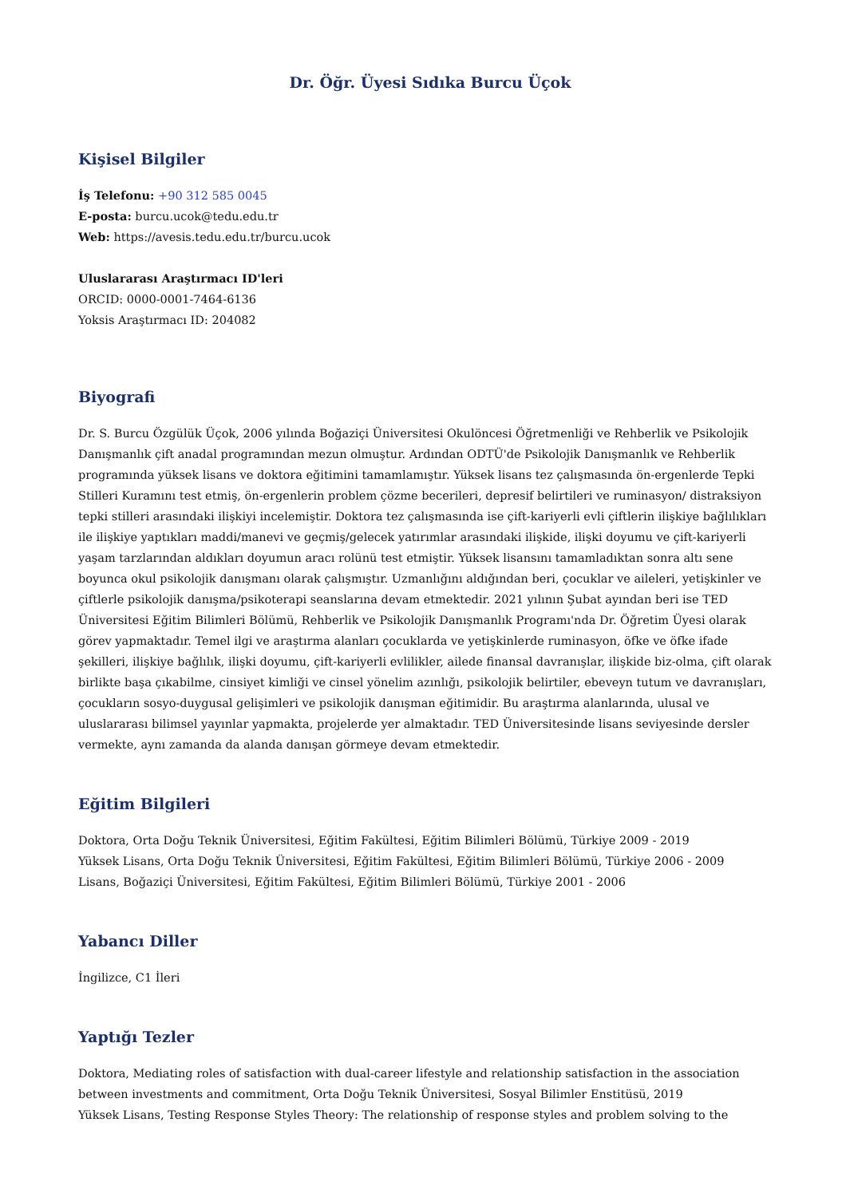Dr. Öğr. Üyesi Sıdıka Burcu Üçok
Kişisel Bilgiler
İş Telefonu: +90 312 585 0045
E-posta: burcu.ucok@tedu.edu.tr
Web: https://avesis.tedu.edu.tr/burcu.ucok
Uluslararası Araştırmacı ID'leri
ORCID: 0000-0001-7464-6136
Yoksis Araştırmacı ID: 204082
Biyografi
Dr. S. Burcu Özgülük Üçok, 2006 yılında Boğaziçi Üniversitesi Okulöncesi Öğretmenliği ve Rehberlik ve Psikolojik Danışmanlık çift anadal programından mezun olmuştur. Ardından ODTÜ'de Psikolojik Danışmanlık ve Rehberlik programında yüksek lisans ve doktora eğitimini tamamlamıştır. Yüksek lisans tez çalışmasında ön-ergenlerde Tepki Stilleri Kuramını test etmiş, ön-ergenlerin problem çözme becerileri, depresif belirtileri ve ruminasyon/ distraksiyon tepki stilleri arasındaki ilişkiyi incelemiştir. Doktora tez çalışmasında ise çift-kariyerli evli çiftlerin ilişkiye bağlılıkları ile ilişkiye yaptıkları maddi/manevi ve geçmiş/gelecek yatırımlar arasındaki ilişkide, ilişki doyumu ve çift-kariyerli yaşam tarzlarından aldıkları doyumun aracı rolünü test etmiştir. Yüksek lisansını tamamladıktan sonra altı sene boyunca okul psikolojik danışmanı olarak çalışmıştır. Uzmanlığını aldığından beri, çocuklar ve aileleri, yetişkinler ve çiftlerle psikolojik danışma/psikoterapi seanslarına devam etmektedir. 2021 yılının Şubat ayından beri ise TED Üniversitesi Eğitim Bilimleri Bölümü, Rehberlik ve Psikolojik Danışmanlık Programı'nda Dr. Öğretim Üyesi olarak görev yapmaktadır. Temel ilgi ve araştırma alanları çocuklarda ve yetişkinlerde ruminasyon, öfke ve öfke ifade şekilleri, ilişkiye bağlılık, ilişki doyumu, çift-kariyerli evlilikler, ailede finansal davranışlar, ilişkide biz-olma, çift olarak birlikte başa çıkabilme, cinsiyet kimliği ve cinsel yönelim azınlığı, psikolojik belirtiler, ebeveyn tutum ve davranışları, çocukların sosyo-duygusal gelişimleri ve psikolojik danışman eğitimidir. Bu araştırma alanlarında, ulusal ve uluslararası bilimsel yayınlar yapmakta, projelerde yer almaktadır. TED Üniversitesinde lisans seviyesinde dersler vermekte, aynı zamanda da alanda danışan görmeye devam etmektedir.
Eğitim Bilgileri
Doktora, Orta Doğu Teknik Üniversitesi, Eğitim Fakültesi, Eğitim Bilimleri Bölümü, Türkiye 2009 - 2019
Yüksek Lisans, Orta Doğu Teknik Üniversitesi, Eğitim Fakültesi, Eğitim Bilimleri Bölümü, Türkiye 2006 - 2009
Lisans, Boğaziçi Üniversitesi, Eğitim Fakültesi, Eğitim Bilimleri Bölümü, Türkiye 2001 - 2006
Yabancı Diller
İngilizce, C1 İleri
Yaptığı Tezler
Doktora, Mediating roles of satisfaction with dual-career lifestyle and relationship satisfaction in the association between investments and commitment, Orta Doğu Teknik Üniversitesi, Sosyal Bilimler Enstitüsü, 2019
Yüksek Lisans, Testing Response Styles Theory: The relationship of response styles and problem solving to the